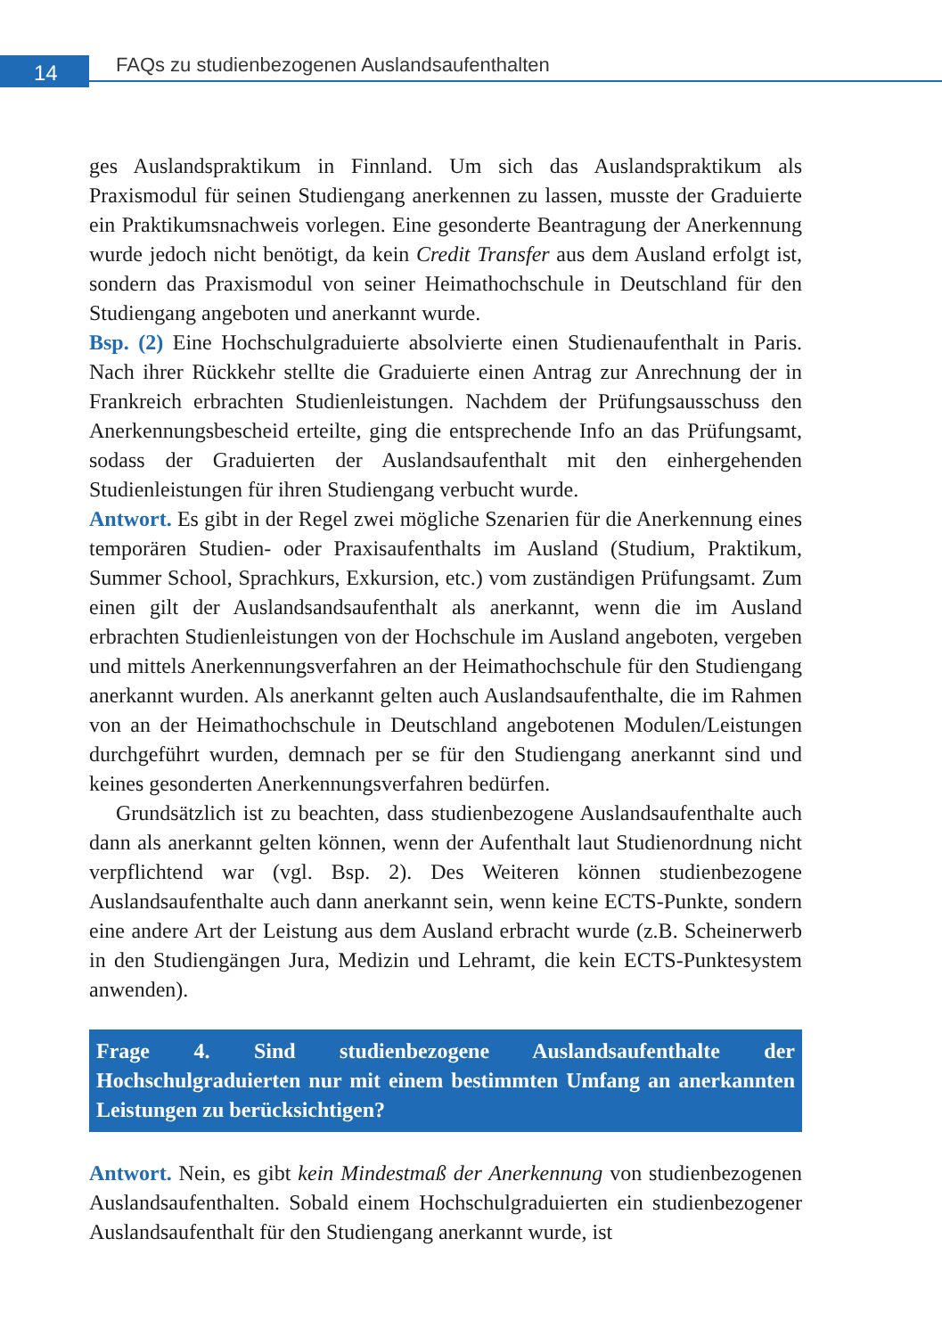14
FAQs zu studienbezogenen Auslandsaufenthalten
ges Auslandspraktikum in Finnland. Um sich das Auslandspraktikum als Praxismodul für seinen Studiengang anerkennen zu lassen, musste der Graduierte ein Praktikumsnachweis vorlegen. Eine gesonderte Beantragung der Anerkennung wurde jedoch nicht benötigt, da kein Credit Transfer aus dem Ausland erfolgt ist, sondern das Praxismodul von seiner Heimathochschule in Deutschland für den Studiengang angeboten und anerkannt wurde.
Bsp. (2) Eine Hochschulgraduierte absolvierte einen Studienaufenthalt in Paris. Nach ihrer Rückkehr stellte die Graduierte einen Antrag zur Anrechnung der in Frankreich erbrachten Studienleistungen. Nachdem der Prüfungsausschuss den Anerkennungsbescheid erteilte, ging die entsprechende Info an das Prüfungsamt, sodass der Graduierten der Auslandsaufenthalt mit den einhergehenden Studienleistungen für ihren Studiengang verbucht wurde.
Antwort. Es gibt in der Regel zwei mögliche Szenarien für die Anerkennung eines temporären Studien- oder Praxisaufenthalts im Ausland (Studium, Praktikum, Summer School, Sprachkurs, Exkursion, etc.) vom zuständigen Prüfungsamt. Zum einen gilt der Auslandsandsaufenthalt als anerkannt, wenn die im Ausland erbrachten Studienleistungen von der Hochschule im Ausland angeboten, vergeben und mittels Anerkennungsverfahren an der Heimathochschule für den Studiengang anerkannt wurden. Als anerkannt gelten auch Auslandsaufenthalte, die im Rahmen von an der Heimathochschule in Deutschland angebotenen Modulen/Leistungen durchgeführt wurden, demnach per se für den Studiengang anerkannt sind und keines gesonderten Anerkennungsverfahren bedürfen.
Grundsätzlich ist zu beachten, dass studienbezogene Auslandsaufenthalte auch dann als anerkannt gelten können, wenn der Aufenthalt laut Studienordnung nicht verpflichtend war (vgl. Bsp. 2). Des Weiteren können studienbezogene Auslandsaufenthalte auch dann anerkannt sein, wenn keine ECTS-Punkte, sondern eine andere Art der Leistung aus dem Ausland erbracht wurde (z.B. Scheinerwerb in den Studiengängen Jura, Medizin und Lehramt, die kein ECTS-Punktesystem anwenden).
Frage 4. Sind studienbezogene Auslandsaufenthalte der Hochschulgraduierten nur mit einem bestimmten Umfang an anerkannten Leistungen zu berücksichtigen?
Antwort. Nein, es gibt kein Mindestmaß der Anerkennung von studienbezogenen Auslandsaufenthalten. Sobald einem Hochschulgraduierten ein studienbezogener Auslandsaufenthalt für den Studiengang anerkannt wurde, ist